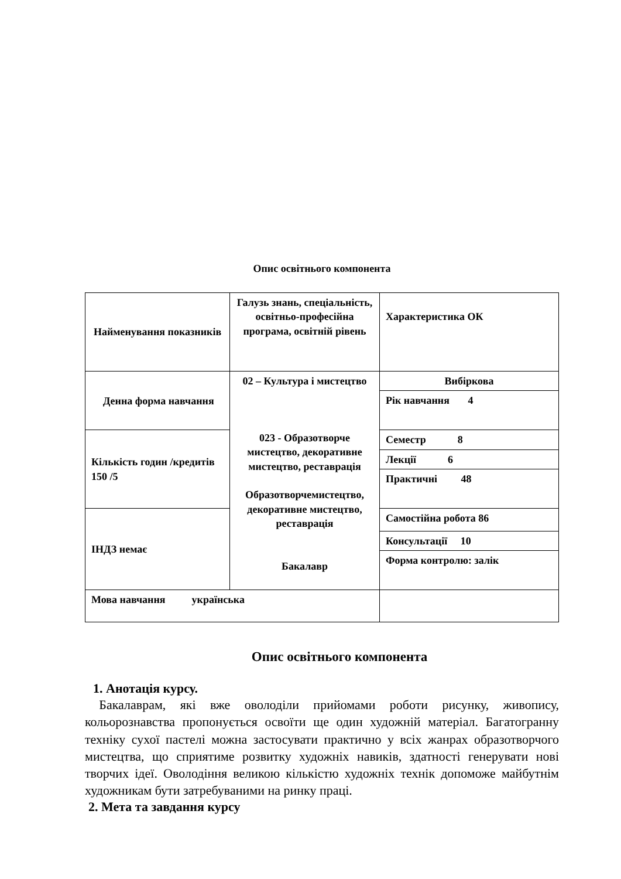Опис освітнього компонента
| Найменування показників | Галузь знань, спеціальність, освітньо-професійна програма, освітній рівень | Характеристика ОК |
| Денна форма навчання | 02 – Культура і мистецтво 023 - Образотворче мистецтво, декоративне мистецтво, реставрація Образотворчемистецтво, декоративне мистецтво, реставрація Бакалавр | Вибіркова |
| | | Рік навчання 4 |
| Кількість годин /кредитів 150 /5 | | Семестр 8 |
| | | Лекції 6 |
| | | Практичні 48 |
| ІНДЗ немає | | Самостійна робота 86 |
| | | Консультації 10 |
| | | Форма контролю: залік |
| Мова навчання українська | | |
Опис освітнього компонента
1. Анотація курсу.
Бакалаврам, які вже оволоділи прийомами роботи рисунку, живопису, кольорознавства пропонується освоїти ще один художній матеріал. Багатогранну техніку сухої пастелі можна застосувати практично у всіх жанрах образотворчого мистецтва, що сприятиме розвитку художніх навиків, здатності генерувати нові творчих ідеї. Оволодіння великою кількістю художніх технік допоможе майбутнім художникам бути затребуваними на ринку праці.
2. Мета та завдання курсу